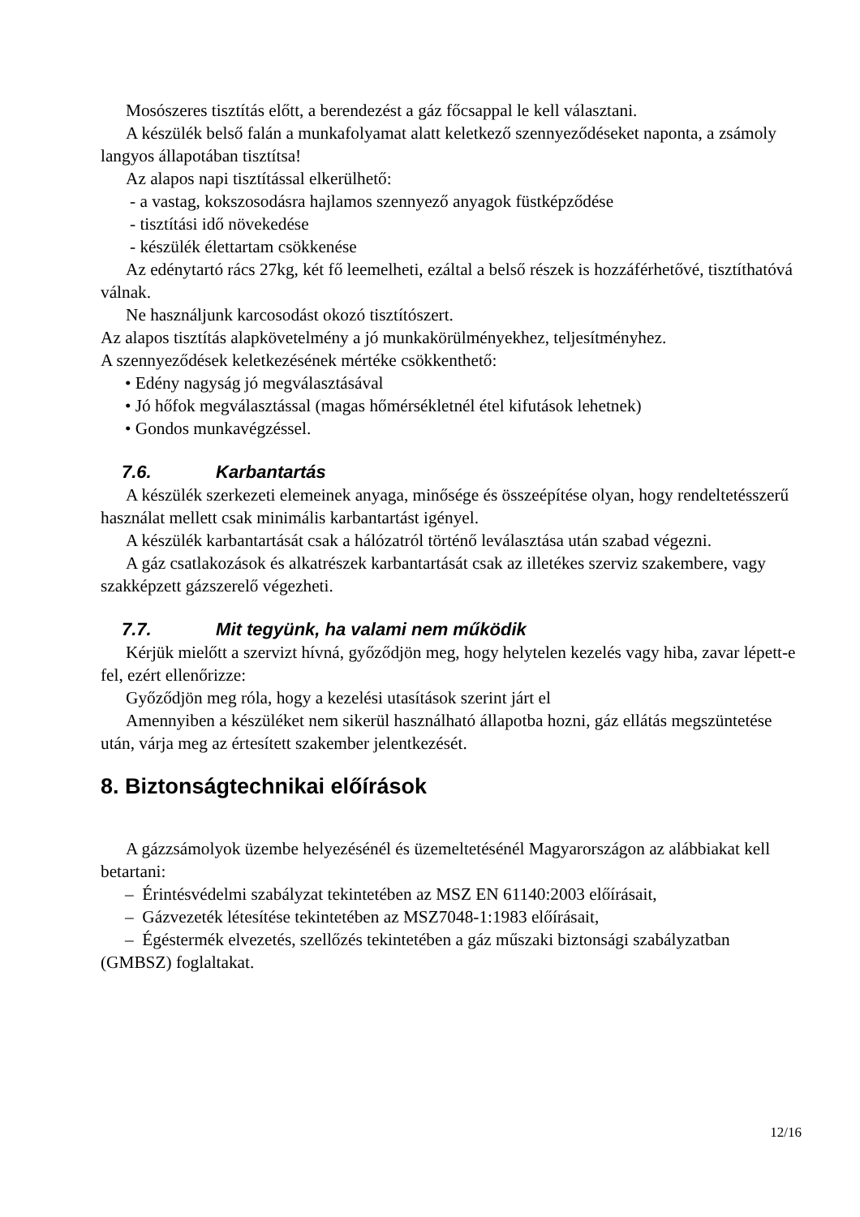Mosószeres tisztítás előtt, a berendezést a gáz főcsappal le kell választani.
A készülék belső falán a munkafolyamat alatt keletkező szennyeződéseket naponta, a zsámoly langyos állapotában tisztítsa!
Az alapos napi tisztítással elkerülhető:
- a vastag, kokszosodásra hajlamos szennyező anyagok füstképződése
- tisztítási idő növekedése
- készülék élettartam csökkenése
Az edénytartó rács 27kg, két fő leemelheti, ezáltal a belső részek is hozzáférhetővé, tisztíthatóvá válnak.
Ne használjunk karcosodást okozó tisztítószert.
Az alapos tisztítás alapkövetelmény a jó munkakörülményekhez, teljesítményhez.
A szennyeződések keletkezésének mértéke csökkenthető:
• Edény nagyság jó megválasztásával
• Jó hőfok megválasztással (magas hőmérsékletnél étel kifutások lehetnek)
• Gondos munkavégzéssel.
7.6. Karbantartás
A készülék szerkezeti elemeinek anyaga, minősége és összeépítése olyan, hogy rendeltetésszerű használat mellett csak minimális karbantartást igényel.
A készülék karbantartását csak a hálózatról történő leválasztása után szabad végezni.
A gáz csatlakozások és alkatrészek karbantartását csak az illetékes szerviz szakembere, vagy szakképzett gázszerelő végezheti.
7.7. Mit tegyünk, ha valami nem működik
Kérjük mielőtt a szervizt hívná, győződjön meg, hogy helytelen kezelés vagy hiba, zavar lépett-e fel, ezért ellenőrizze:
Győződjön meg róla, hogy a kezelési utasítások szerint járt el
Amennyiben a készüléket nem sikerül használható állapotba hozni, gáz ellátás megszüntetése után, várja meg az értesített szakember jelentkezését.
8. Biztonságtechnikai előírások
A gázzsámolyok üzembe helyezésénél és üzemeltetésénél Magyarországon az alábbiakat kell betartani:
– Érintésvédelmi szabályzat tekintetében az MSZ EN 61140:2003 előírásait,
– Gázvezeték létesítése tekintetében az MSZ7048-1:1983 előírásait,
– Égéstermék elvezetés, szellőzés tekintetében a gáz műszaki biztonsági szabályzatban (GMBSZ) foglaltakat.
12/16